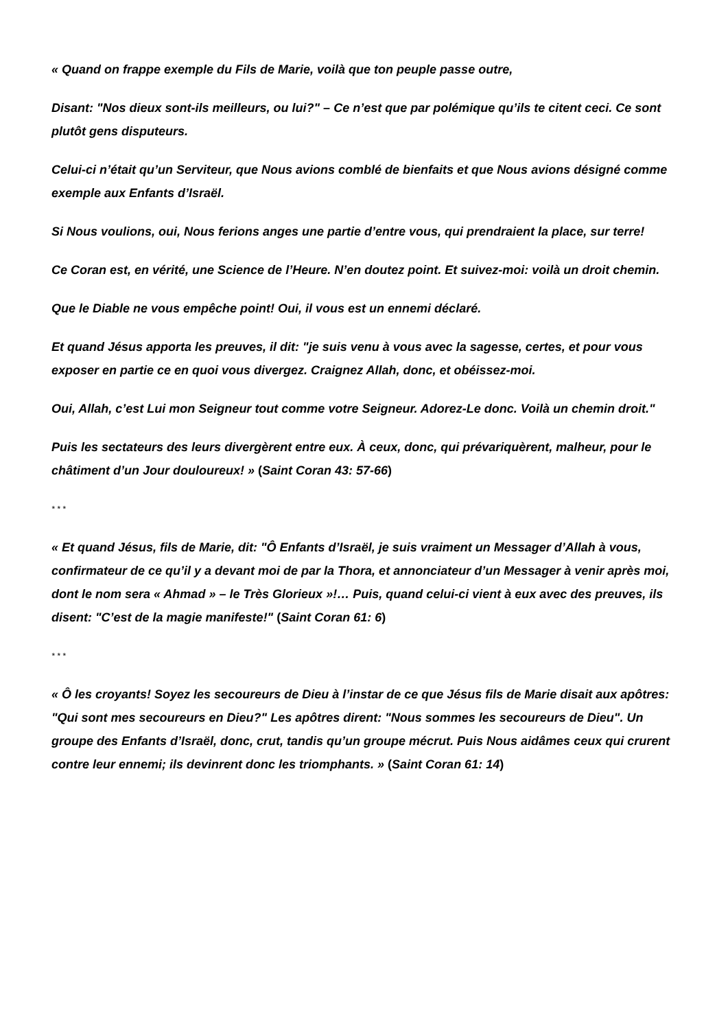« Quand on frappe exemple du Fils de Marie, voilà que ton peuple passe outre,
Disant: "Nos dieux sont-ils meilleurs, ou lui?" – Ce n’est que par polémique qu’ils te citent ceci. Ce sont plutôt gens disputeurs.
Celui-ci n’était qu’un Serviteur, que Nous avions comblé de bienfaits et que Nous avions désigné comme exemple aux Enfants d’Israël.
Si Nous voulions, oui, Nous ferions anges une partie d’entre vous, qui prendraient la place, sur terre!
Ce Coran est, en vérité, une Science de l’Heure. N’en doutez point. Et suivez-moi: voilà un droit chemin.
Que le Diable ne vous empêche point! Oui, il vous est un ennemi déclaré.
Et quand Jésus apporta les preuves, il dit: "je suis venu à vous avec la sagesse, certes, et pour vous exposer en partie ce en quoi vous divergez. Craignez Allah, donc, et obéissez-moi.
Oui, Allah, c’est Lui mon Seigneur tout comme votre Seigneur. Adorez-Le donc. Voilà un chemin droit."
Puis les sectateurs des leurs divergèrent entre eux. À ceux, donc, qui prévariquèrent, malheur, pour le châtiment d’un Jour douloureux! » (Saint Coran 43: 57-66)
* * *
« Et quand Jésus, fils de Marie, dit: "Ô Enfants d’Israël, je suis vraiment un Messager d’Allah à vous, confirmateur de ce qu’il y a devant moi de par la Thora, et annonciateur d’un Messager à venir après moi, dont le nom sera « Ahmad » – le Très Glorieux »!… Puis, quand celui-ci vient à eux avec des preuves, ils disent: "C’est de la magie manifeste!" (Saint Coran 61: 6)
* * *
« Ô les croyants! Soyez les secoureurs de Dieu à l’instar de ce que Jésus fils de Marie disait aux apôtres: "Qui sont mes secoureurs en Dieu?" Les apôtres dirent: "Nous sommes les secoureurs de Dieu". Un groupe des Enfants d’Israël, donc, crut, tandis qu’un groupe mécrut. Puis Nous aidâmes ceux qui crurent contre leur ennemi; ils devinrent donc les triomphants. » (Saint Coran 61: 14)